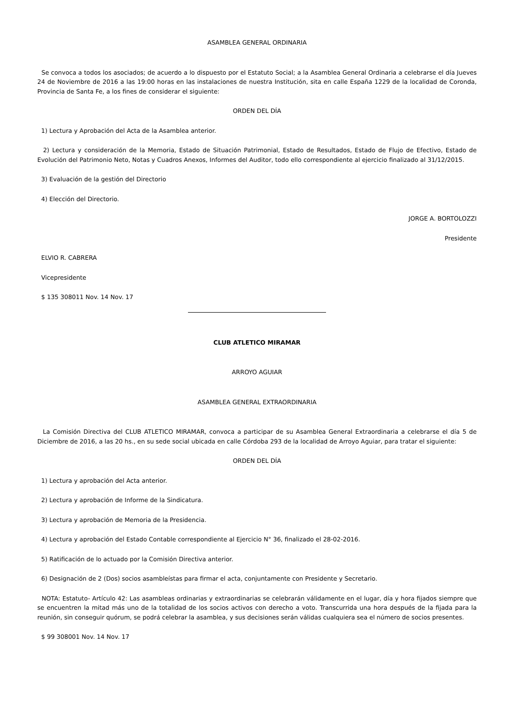ASAMBLEA GENERAL ORDINARIA
Se convoca a todos los asociados; de acuerdo a lo dispuesto por el Estatuto Social; a la Asamblea General Ordinaria a celebrarse el día Jueves 24 de Noviembre de 2016 a las 19:00 horas en las instalaciones de nuestra Institución, sita en calle España 1229 de la localidad de Coronda, Provincia de Santa Fe, a los fines de considerar el siguiente:
ORDEN DEL DÍA
1) Lectura y Aprobación del Acta de la Asamblea anterior.
2) Lectura y consideración de la Memoria, Estado de Situación Patrimonial, Estado de Resultados, Estado de Flujo de Efectivo, Estado de Evolución del Patrimonio Neto, Notas y Cuadros Anexos, Informes del Auditor, todo ello correspondiente al ejercicio finalizado al 31/12/2015.
3) Evaluación de la gestión del Directorio
4) Elección del Directorio.
JORGE A. BORTOLOZZI
Presidente
ELVIO R. CABRERA
Vicepresidente
$ 135 308011 Nov. 14 Nov. 17
CLUB ATLETICO MIRAMAR
ARROYO AGUIAR
ASAMBLEA GENERAL EXTRAORDINARIA
La Comisión Directiva del CLUB ATLETICO MIRAMAR, convoca a participar de su Asamblea General Extraordinaria a celebrarse el día 5 de Diciembre de 2016, a las 20 hs., en su sede social ubicada en calle Córdoba 293 de la localidad de Arroyo Aguiar, para tratar el siguiente:
ORDEN DEL DÍA
1) Lectura y aprobación del Acta anterior.
2) Lectura y aprobación de Informe de la Sindicatura.
3) Lectura y aprobación de Memoria de la Presidencia.
4) Lectura y aprobación del Estado Contable correspondiente al Ejercicio N° 36, finalizado el 28-02-2016.
5) Ratificación de lo actuado por la Comisión Directiva anterior.
6) Designación de 2 (Dos) socios asambleístas para firmar el acta, conjuntamente con Presidente y Secretario.
NOTA: Estatuto- Artículo 42: Las asambleas ordinarias y extraordinarias se celebrarán válidamente en el lugar, día y hora fijados siempre que se encuentren la mitad más uno de la totalidad de los socios activos con derecho a voto. Transcurrida una hora después de la fijada para la reunión, sin conseguir quórum, se podrá celebrar la asamblea, y sus decisiones serán válidas cualquiera sea el número de socios presentes.
$ 99 308001 Nov. 14 Nov. 17